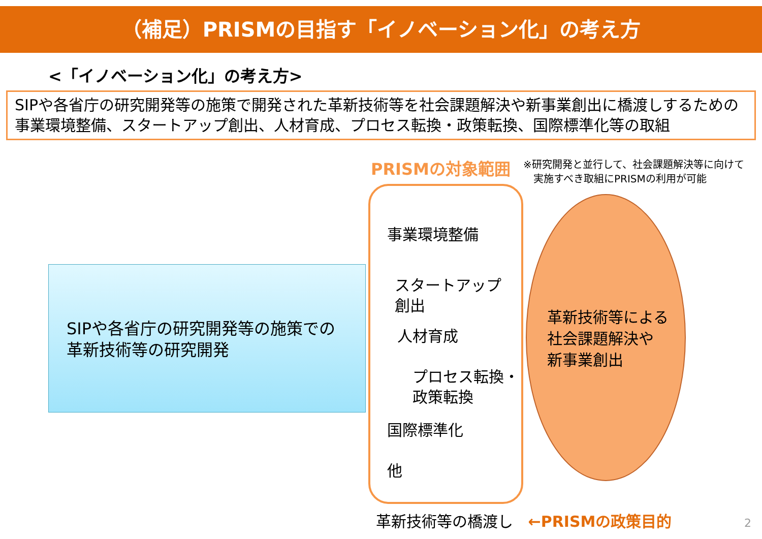（補足）PRISMの目指す「イノベーション化」の考え方
<「イノベーション化」の考え方>
SIPや各省庁の研究開発等の施策で開発された革新技術等を社会課題解決や新事業創出に橋渡しするための事業環境整備、スタートアップ創出、人材育成、プロセス転換・政策転換、国際標準化等の取組
PRISMの対象範囲
※研究開発と並行して、社会課題解決等に向けて
　実施すべき取組にPRISMの利用が可能
SIPや各省庁の研究開発等の施策での
革新技術等の研究開発
事業環境整備
スタートアップ
創出
人材育成
プロセス転換・
政策転換
国際標準化
他
革新技術等による
社会課題解決や
新事業創出
革新技術等の橋渡し ←PRISMの政策目的
2